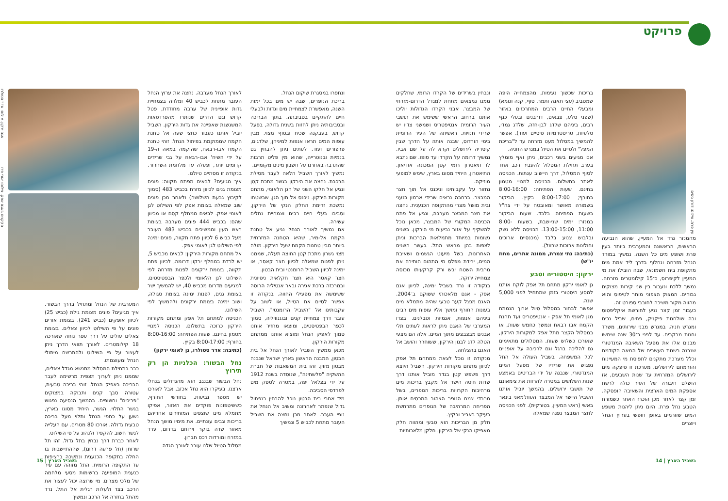פרויקט
עין פרת. צילום: דורון ניסים
מהמנזר נרד אל המעיין, שהוא הנביעה הראשית, הראשונה והמערבית ביותר בעין פרת ושופע מים כל השנה. נמשיך במורד הנחל מזרחה ונחלוף בדרך ליד אמת מים מתקופת בית חשמונאי, שבה הובילו את מי המעיין לקיפרוס, כ־15 קילומטרים מזרחה. נמשך ללכת ונעבור בין שני קירות מצוקים גבוהים. המצוק הצפוני מותר לטיפוס והוא מהווה מקור משיכה לחובבי ספורט זה.
כעבור זמן קצר נגיע לחורשת איקליפטוס ובה שולחנות פיקניק, פחים, שביל נכים ומגרש חניה. במגרש מבני שירותים, משרד וחנות מבקרים. עד לפני כ־30 שנה שימשו מבנים אלו את מפעל השאיבה המנדטורי שנבנה בשנות העשרים של המאה הקודמת וכלל מערכת מתקנים לתפיסת מי המעיינות והזרמתם לירושלים. מערכת זו סיפקה מים לירושלים המזרחית עד שנות השבעים, אז הושלם חיבורה של העיר כולה לרשת אספקת המים הארצית והשאיבה הופסקה. זמן קצר לאחר מכן הוכרז האתר כשמורת הטבע נחל פרת. היום ניתן ליהנות משפע המים שזורמים באופן חופשי בערוץ הנחל ויוצרים
בריכות שכשוך נעימות, מהצמחייה היפה שמסביב (עצי תאנה ותמר, סוף, קנה וגומא) ומבעלי החיים הרבים המתרכזים באזור (שפני סלע, צבאים, דורבנים ובעלי כנף רבים, ביניהם שלדג לבן-חזה, שלדג גמדי, סלעיות, טריסטרמיות סיסיים ועוד). אפשר להמשיך במסלול מעט מזרחה עד ל"בריכת המפל" ולסיים את הטיול במגרש החניה.
אם מגיעים בשני רכבים, ניתן ואף מומלץ בערב תחילת המסלול להעביר רכב אחד לסוף המסלול, דרך היישוב ענתות. הכניסה לאתר בתשלום. הכניסה למנויי מטמון בחינם. שעות הפתיחה: 8:00-16:00 בחורף; 8:00-17:00 בקיץ. הביקור בשמורה מאושר ומאובטח על ידי צה"ל בשעות הפתיחה בלבד. שעות הביקור במנזר: ימים שני-שבת, בשעות 8:00-11:00, 13:00-15:00. הכניסה ללא נשק ובלבוש צנוע בלבד (מכנסיים ארוכים וחולצות ארוכות שרוול).
(כתיבה: נתי צמרת, ממונה אתרים, מחוז יו"ש)
ירקון: היסטוריה וטבע
גן לאומי ירקון מתחם תל אפק לוקח אותנו למסע היסטורי בזמן שמתחיל לפני 5,000 שנה.
אפשר לבחור במסלול טיול ארוך הנמתח מגן לאומי תל אפק - אנטיפטריס ועד תחנת הקמח אבו רבאח ונמשך כחמש שעות, או במסלול הקצר מתל אפק למקורות הירקון, שאורכו כשלוש שעות. המסלולים מתאימים גם להליכה ברגל וגם לרכיבה על אופניים לכל המשפחה. בשביל העולה אל התל נפגוש את שרידיו של מפעל המים המנדטורי, שנבנה על ידי הבריטים באמצע שנות השלושים במטרה להרוות את צימאונם של תושבי ירושלים. בהמשך יוביל אותנו השביל היישר אל המבצר העות'מאני בינאר באשי (ראש המעיין, בטורקית). לפני הכניסה לחצר המבצר נפנה שמאלה
ונבחין בשרידים של הקרדו הרומי, שחלקים ממנו נמצאים מתחת למגדל הדרום-מזרחי של המבצר. אבני הקרדו הגדולות יוליכו אותנו ברחוב הראשי ששימש את תושבי העיר הרומית אנטיפטריס ושמשני צדיו יש שרידי חנויות. ראשיתה של העיר הרומית בימי הורדוס, שבנה אותה על הדרך שבין קיסריה לירושלים וקרא לה על שם אביו. נמשיך דרומה על הקרדו עד סופו. שם נתבא לו תיאטרון רומי קטן המכונה אודיאון. התיאטרון, היחיד מסוגו בארץ, שימש למופעי מוזיקה.
נחזור על עקבותינו וניכנס אל תוך חצר המבצר. ברחבה נראים שרידי ארמון כנעני ובית מושל מצרי מהתקופה הכנענית. נחצה את חצר המבצר מערבה, ונגיע אל פתח הכניסה המקורי של המבצר, מכאן נוכל להשקיף על אזור נביעות מי הירקון. בשנים גשומות במיוחד מתמלאות הברכות וניתן לצפות בהן מראש התל. בעשר השנים האחרונות, בשל מיעוט הגשמים ושאיבת המים, ירידת מפלס מי התהום הותירה את מרבית השטח יבש ורק קרקעיתו מכוסה צמחייה ירוקה.
בנקודה זו נרד בשביל ימינה, לכיוון אגם אפק - אגם מלאכותי ששוקם ב־2004. האגם מנצל קער טבעי שהיה מתמלא מים בעונות החורף ומושך אליו עופות מים רבים ביניהם אנפות, אגמיות וטבלנים. בצדו המערבי של האגם ניתן לראות לעתים תלי אבנים מבצבצים מתוך המים. אלה הם מצעי הטלה לדג לבנון הירקון, ששוחרר והושב אל האגם בהצלחה.
מנקודה זו נוכל לצאת ממתחם תל אפק לכיוון מתחם מקורות הירקון. השביל היוצא דרך פשפש קטן בגדר מוביל אותנו דרך שדות חיטה הישר אל מקבץ בריכות מים מרהיבות הקרויות בריכות הנופרים, בשל מרבדי צמח הנופר הצהוב המכסים אותן. הפריחה המרהיבה של הנופרים מתרחשת בעיקר באביב ובקיץ.
חלק מן הבריכות הוא טבעי ומהווה חלק מאפיקו הנקי של הירקון. חלקן מלאכותיות
14 | בשביל הארץ
ונחפרו במסגרת שיקום הנחל.
בריכת הנופרים, שבה יש מים בכל ימות השנה, מאפשרת לצמחיית מים וגדות ולבעלי חיים להתקיים בסביבתה. בתוך הבריכה ובסביבותיה ניתן לחזות בשנית גדולה, בפעל קדוש, בעבקנה שכיח ובסוף מצוי. מבין עופות המים תראו אנפות למיניהן, שלדגים, פרפורים ועוד. לעתים ניתן להבחין גם בנמיות ובנוטרייה, שהוא מין פליט תרבות שהתרבה באזורנו על חשבון מינים מקומיים.
נמשיך לאורך השביל הלאה לעבר מסילת הרכבת. נחצה את הירקון בגשר מתכת קטן ונגיע אל חלקו השני של הגן הלאומי, מתחם מקורות הירקון. ניכנס אל תוך הגן, שבשטחו נמשכת זרימת החלק הנקי של הירקון, וסביבו בעלי חיים רבים וצמחיית נחלים עשירה.
אם נמשיך לאורך הנחל נגיע אל טחנת הקמח אל-מיר, שהיא הטחנה המזרחית ביותר מבין טחנות הקמח שעל הירקון. מולה מצוי גשרון מתכת קטן החוצה תעלה, שממנו ניתן לפנות שמאלה לכיוון חצר קאסר, או ימינה לכיוון השביל הרומנטי ובית הבטון.
חצר קאסר היא חצר חקלאית ניסיונית ובמרכזה ברכת אגירה ובאר אנטיליה הרוסה ששימשה את מפעילי החווה. בנקודה זו אפשר לסיים את הטיול, או לשוב על עקבותינו אל "השביל הרומנטי". השביל עובר דרך צמחיית קנים ובוגנוויליה, סמוך לכפר הבפטיסטים, ומוצאו מחזיר אותנו סמוך לאפיק הנחל ומוציא אותנו ממתחם מקורות הירקון.
מכאן ממשיך השביל לאורך הנחל אל בית הבטון, המבנה הראשון בארץ ישראל שנבנה מבטון מזוין. זהו בית המשאבות של חברת ההשקיה "פלשתינה", שנוסדה בשנת 1912 על ידי בצלאל יפה, במטרה לספק מים לפרדסי הסביבה.
מיד אחרי בית הבטון נוכל להבחין בנפתול גדול שנפתר לאחרונה ומשיב אל הנחל את נופי העבר. לאחר מכן נחצה את השביל העובר מתחת לכביש 5 ונמשיך
לאורך הנחל מערבה. נחצה את ערוץ הנחל העובר מתחת לכביש 40 ומלווה בצמחיית גדות אופיינית של ערבה מחודדת, פטל קדוש וגם הדרים שנותרו מהפרדסאות המשגשגת שאפיינה את גדות הירקון. השביל יוביל אותנו כעבור כחצי שעה אל טחנת הקמח שממוקמת בפיתול הנחל. זוהי טחנת הקמח אבו-רבאח, שהוקמה במאה ה-19 על ידי השיח' אבו-רבאח על גבי שרידים קדומים יותר, ופעלה עד מלחמת השחרור. בנקודה זו מסתיים טיולנו.
איך מגיעים? לבאים מפתח תקווה: פונים מצומת גנים לכיוון מזרח בכביש 483 (סמוך לקיבוץ גבעת השלושה) ולאחר מכן פונים שוב שמאלה בצומת אפק לפי השילוט לגן לאומי אפק. לבאים ממחלף קסם או מכיוון שהם: בכביש 444 פונים מערבה בצומת ראש העין וממשיכים בכביש 483 העובר מעל כביש 6 לכיוון פתח תקווה, פונים ימינה לפי השילוט לגן לאומי אפק.
אל מתחם מקורות הירקון: לבאים מכביש 5, יש לרדת במחלף ירקון דרומה, לכיוון פתח תקווה, בצומת ירקונים לפנות מזרחה לפי השילוט לגן הלאומי ולכפר הבפטיסטים. למגיעים מדרום מכביש 40, יש להמשיך ישר בצומת גנים, לפנות ימינה בצומת סגולה, ושוב ימינה בצומת ירקונים ולהמשיך לפי השילוט.
הכניסה למתחם תל אפק ומתחם מקורות הירקון כרוכה בתשלום. הכניסה למנויי מטמון בחינם. שעות הפתיחה: 8:00-16:00 בחורף; 8:00-17:00 בקיץ.
(כתיבה: אדר סטולרו, גן לאומי ירקון)
נחל הבשור: הכלניות הן רק תירוץ
נחל הבשור שבנגב הוא מהגדולים בנחלי ארצנו. בעיקרו הוא נחל אכזב, אבל לאורכו יש מספר נביעות. בחודשי החורף, כששיטפונות פוקדים את האזור, אפיקו מתמלא מים שוצפים המותירים אחריהם בריכות וגבים עונתיים. את מימיו מושך הנחל מאזור שדה בוקר וירוחם בדרום, ערד במזרח ומורדות רכס חברון.
מסלול הטיול שלנו עובר לאורך הגדה
אגם ירקון. צילום: אדר סטולרו
סקקנים באגם אפק. צילום: אורי פרו
המערבית של הנחל ומתחיל בדרך הבשור. איך מגיעים? פונים מצומת גילת (כביש 25) לכיוון אופקים (כביש 241). בצומת אורים פונים על פי השילוט לכיוון צאלים. בצומת צאלים עולים על דרך עפר נוחה שאורכה 18 קילומטרים. לאורך תוואי הדרך ניתן לעצור על פי השילוט ולהתרשם מיתולי הנחל ומעוצמתו.
כבר בתחילת המסלול מתנשא מגדל צאלים, שממנו ניתן לערוך תצפית מרשימה לעבר הבריכה באפיק הנחל. זוהי בריכה טבעית, עטורה סבך קנים ותבוקה במצוקים "פריכים" וחשופים. בהמשך הנסיעה נפגוש בגשר התלוי. הגשר, היחיד מסוגו בארץ, נשען על כתפי הנחל ותלוי מעל בריכה טבעית גדולה. אורכו 80 מטרים. עם העלייה לגשר חשוב להקפיד ולנהוג על פי השילוט.
לאחר כברת דרך נבחין בתל גדול. זהו תל שרוחן (תל פרעה דרום), שההתיישבות בו החלה בתקופה הכנענית ונמשכה ברציפות עד התקופה הרומית. התל מזוהה עם עיר כנענית המופיעה ברשימות מסעי מלחמה של מלכי מצרים. מי שרוצה יכול לעצור את הרכב בצד ולעלות רגלית אל התל. נרד מהתל בחזרה אל הרכב ונמשיך
בשביל הארץ | 15